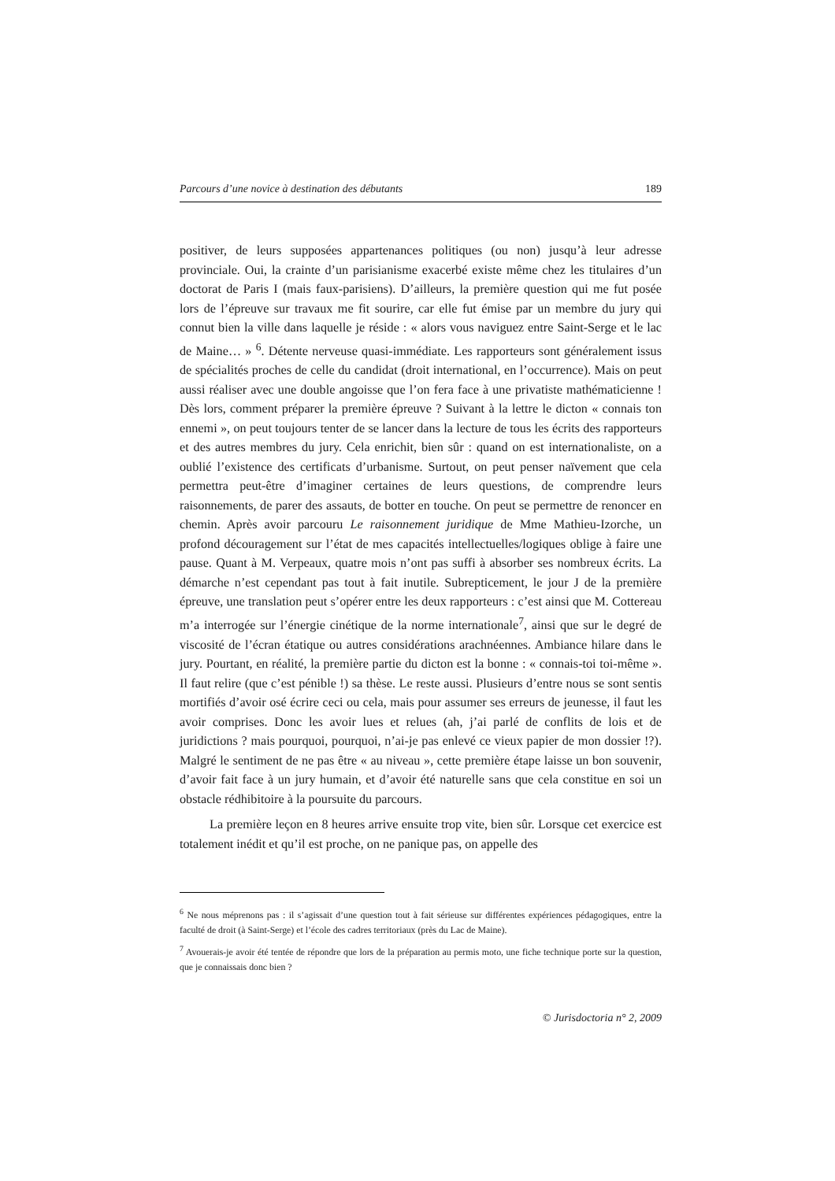Parcours d’une novice à destination des débutants 189
positiver, de leurs supposées appartenances politiques (ou non) jusqu’à leur adresse provinciale. Oui, la crainte d’un parisianisme exacerbé existe même chez les titulaires d’un doctorat de Paris I (mais faux-parisiens). D’ailleurs, la première question qui me fut posée lors de l’épreuve sur travaux me fit sourire, car elle fut émise par un membre du jury qui connut bien la ville dans laquelle je réside : « alors vous naviguez entre Saint-Serge et le lac de Maine… » <sup>6</sup>. Détente nerveuse quasi-immédiate. Les rapporteurs sont généralement issus de spécialités proches de celle du candidat (droit international, en l’occurrence). Mais on peut aussi réaliser avec une double angoisse que l’on fera face à une privatiste mathématicienne ! Dès lors, comment préparer la première épreuve ? Suivant à la lettre le dicton « connais ton ennemi », on peut toujours tenter de se lancer dans la lecture de tous les écrits des rapporteurs et des autres membres du jury. Cela enrichit, bien sûr : quand on est internationaliste, on a oublié l’existence des certificats d’urbanisme. Surtout, on peut penser naïvement que cela permettra peut-être d’imaginer certaines de leurs questions, de comprendre leurs raisonnements, de parer des assauts, de botter en touche. On peut se permettre de renoncer en chemin. Après avoir parcouru Le raisonnement juridique de Mme Mathieu-Izorche, un profond découragement sur l’état de mes capacités intellectuelles/logiques oblige à faire une pause. Quant à M. Verpeaux, quatre mois n’ont pas suffi à absorber ses nombreux écrits. La démarche n’est cependant pas tout à fait inutile. Subrepticement, le jour J de la première épreuve, une translation peut s’opérer entre les deux rapporteurs : c’est ainsi que M. Cottereau m’a interrogée sur l’énergie cinétique de la norme internationale<sup>7</sup>, ainsi que sur le degré de viscosité de l’écran étatique ou autres considérations arachnéennes. Ambiance hilare dans le jury. Pourtant, en réalité, la première partie du dicton est la bonne : « connais-toi toi-même ». Il faut relire (que c’est pénible !) sa thèse. Le reste aussi. Plusieurs d’entre nous se sont sentis mortifiés d’avoir osé écrire ceci ou cela, mais pour assumer ses erreurs de jeunesse, il faut les avoir comprises. Donc les avoir lues et relues (ah, j’ai parlé de conflits de lois et de juridictions ? mais pourquoi, pourquoi, n’ai-je pas enlevé ce vieux papier de mon dossier !?). Malgré le sentiment de ne pas être « au niveau », cette première étape laisse un bon souvenir, d’avoir fait face à un jury humain, et d’avoir été naturelle sans que cela constitue en soi un obstacle rédhibitoire à la poursuite du parcours.
La première leçon en 8 heures arrive ensuite trop vite, bien sûr. Lorsque cet exercice est totalement inédit et qu’il est proche, on ne panique pas, on appelle des
<sup>6</sup> Ne nous méprenons pas : il s’agissait d’une question tout à fait sérieuse sur différentes expériences pédagogiques, entre la faculté de droit (à Saint-Serge) et l’école des cadres territoriaux (près du Lac de Maine).
<sup>7</sup> Avouerais-je avoir été tentée de répondre que lors de la préparation au permis moto, une fiche technique porte sur la question, que je connaissais donc bien ?
© Jurisdoctoria n° 2, 2009